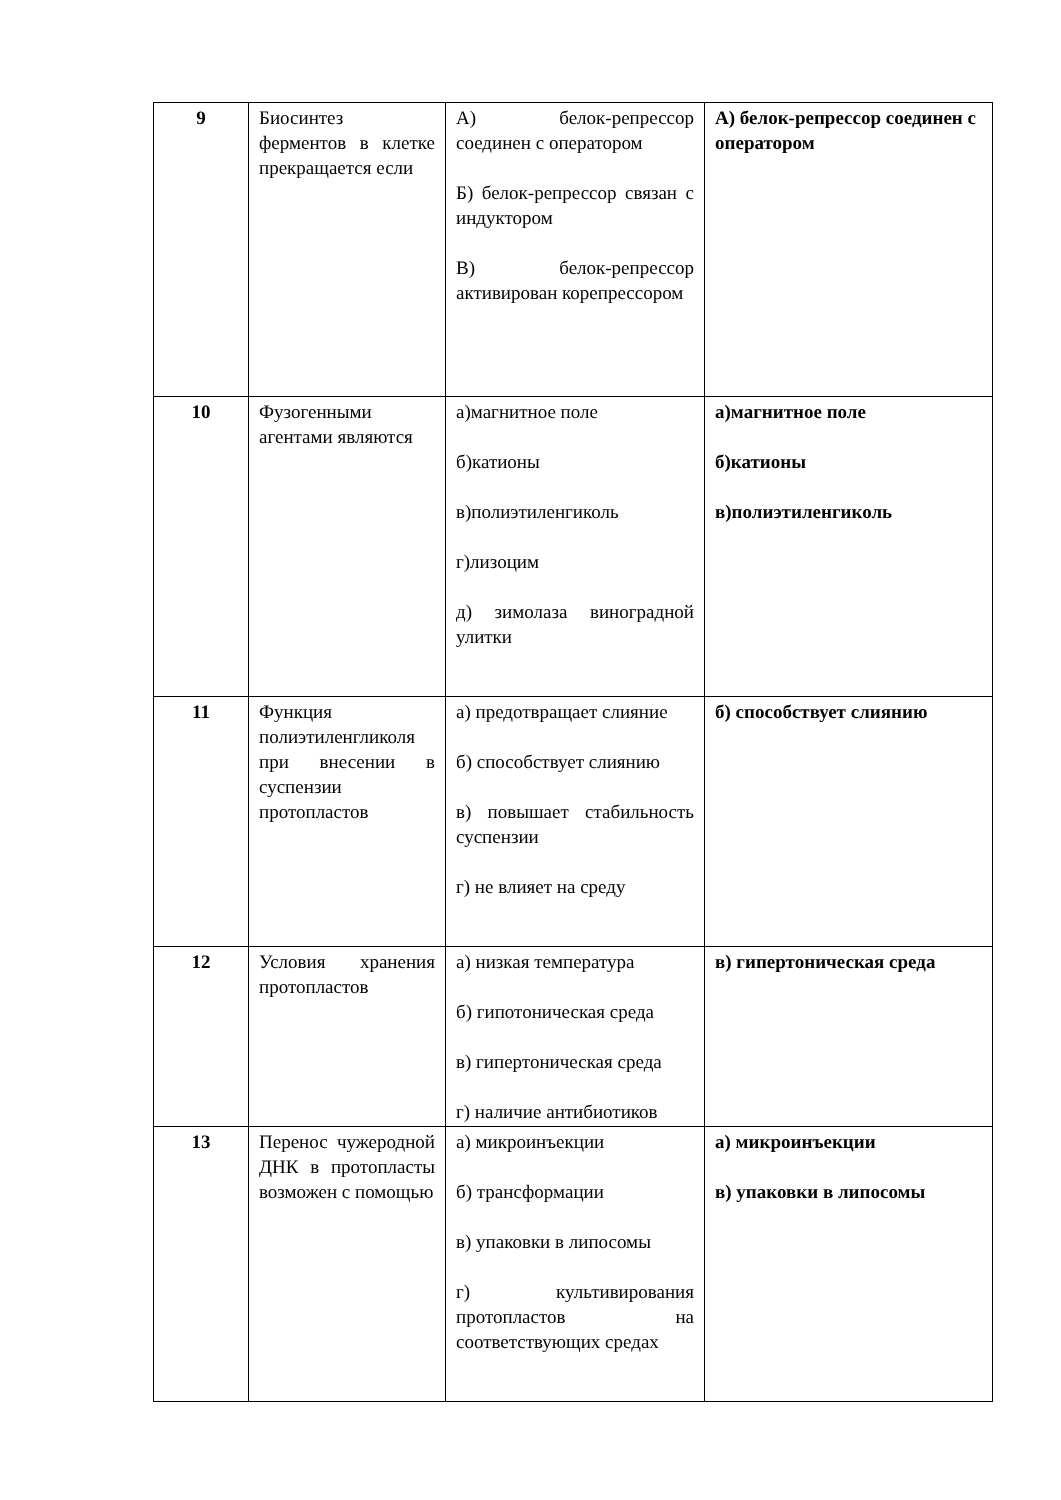| 9 | Биосинтез ферментов в клетке прекращается если | А) белок-репрессор соединен с оператором Б) белок-репрессор связан с индуктором В) белок-репрессор активирован корепрессором | А) белок-репрессор соединен с оператором |
| 10 | Фузогенными агентами являются | а)магнитное поле б)катионы в)полиэтиленгиколь г)лизоцим д) зимолаза виноградной улитки | а)магнитное поле б)катионы в)полиэтиленгиколь |
| 11 | Функция полиэтиленгликоля при внесении в суспензии протопластов | а) предотвращает слияние б) способствует слиянию в) повышает стабильность суспензии г) не влияет на среду | б) способствует слиянию |
| 12 | Условия хранения протопластов | а) низкая температура б) гипотоническая среда в) гипертоническая среда г) наличие антибиотиков | в) гипертоническая среда |
| 13 | Перенос чужеродной ДНК в протопласты возможен с помощью | а) микроинъекции б) трансформации в) упаковки в липосомы г) культивирования протопластов на соответствующих средах | а) микроинъекции в) упаковки в липосомы |